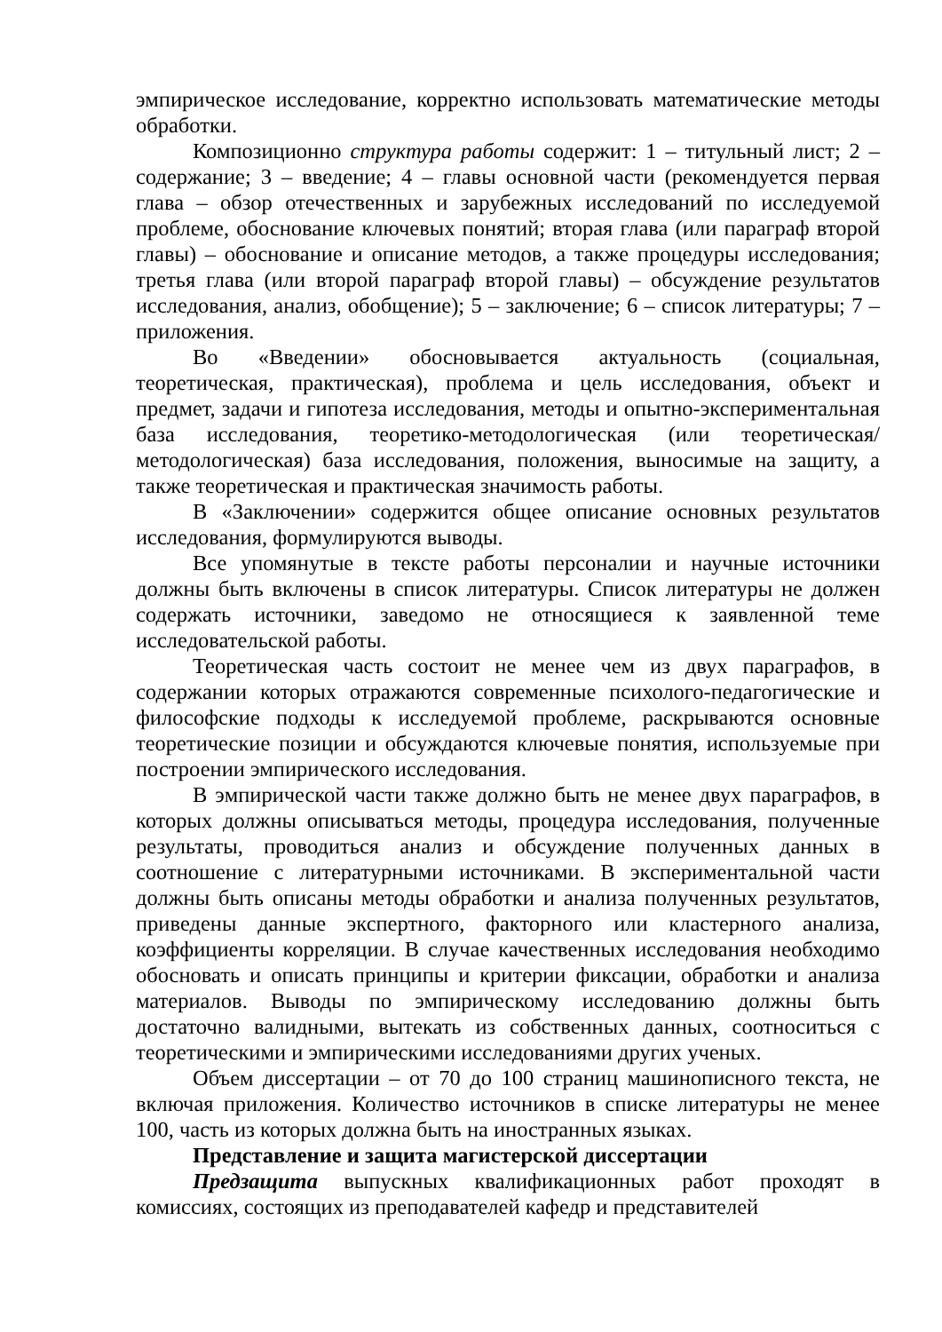эмпирическое исследование, корректно использовать математические методы обработки.
Композиционно структура работы содержит: 1 – титульный лист; 2 – содержание; 3 – введение; 4 – главы основной части (рекомендуется первая глава – обзор отечественных и зарубежных исследований по исследуемой проблеме, обоснование ключевых понятий; вторая глава (или параграф второй главы) – обоснование и описание методов, а также процедуры исследования; третья глава (или второй параграф второй главы) – обсуждение результатов исследования, анализ, обобщение); 5 – заключение; 6 – список литературы; 7 – приложения.
Во «Введении» обосновывается актуальность (социальная, теоретическая, практическая), проблема и цель исследования, объект и предмет, задачи и гипотеза исследования, методы и опытно-экспериментальная база исследования, теоретико-методологическая (или теоретическая/методологическая) база исследования, положения, выносимые на защиту, а также теоретическая и практическая значимость работы.
В «Заключении» содержится общее описание основных результатов исследования, формулируются выводы.
Все упомянутые в тексте работы персоналии и научные источники должны быть включены в список литературы. Список литературы не должен содержать источники, заведомо не относящиеся к заявленной теме исследовательской работы.
Теоретическая часть состоит не менее чем из двух параграфов, в содержании которых отражаются современные психолого-педагогические и философские подходы к исследуемой проблеме, раскрываются основные теоретические позиции и обсуждаются ключевые понятия, используемые при построении эмпирического исследования.
В эмпирической части также должно быть не менее двух параграфов, в которых должны описываться методы, процедура исследования, полученные результаты, проводиться анализ и обсуждение полученных данных в соотношение с литературными источниками. В экспериментальной части должны быть описаны методы обработки и анализа полученных результатов, приведены данные экспертного, факторного или кластерного анализа, коэффициенты корреляции. В случае качественных исследования необходимо обосновать и описать принципы и критерии фиксации, обработки и анализа материалов. Выводы по эмпирическому исследованию должны быть достаточно валидными, вытекать из собственных данных, соотноситься с теоретическими и эмпирическими исследованиями других ученых.
Объем диссертации – от 70 до 100 страниц машинописного текста, не включая приложения. Количество источников в списке литературы не менее 100, часть из которых должна быть на иностранных языках.
Представление и защита магистерской диссертации
Предзащита выпускных квалификационных работ проходят в комиссиях, состоящих из преподавателей кафедр и представителей